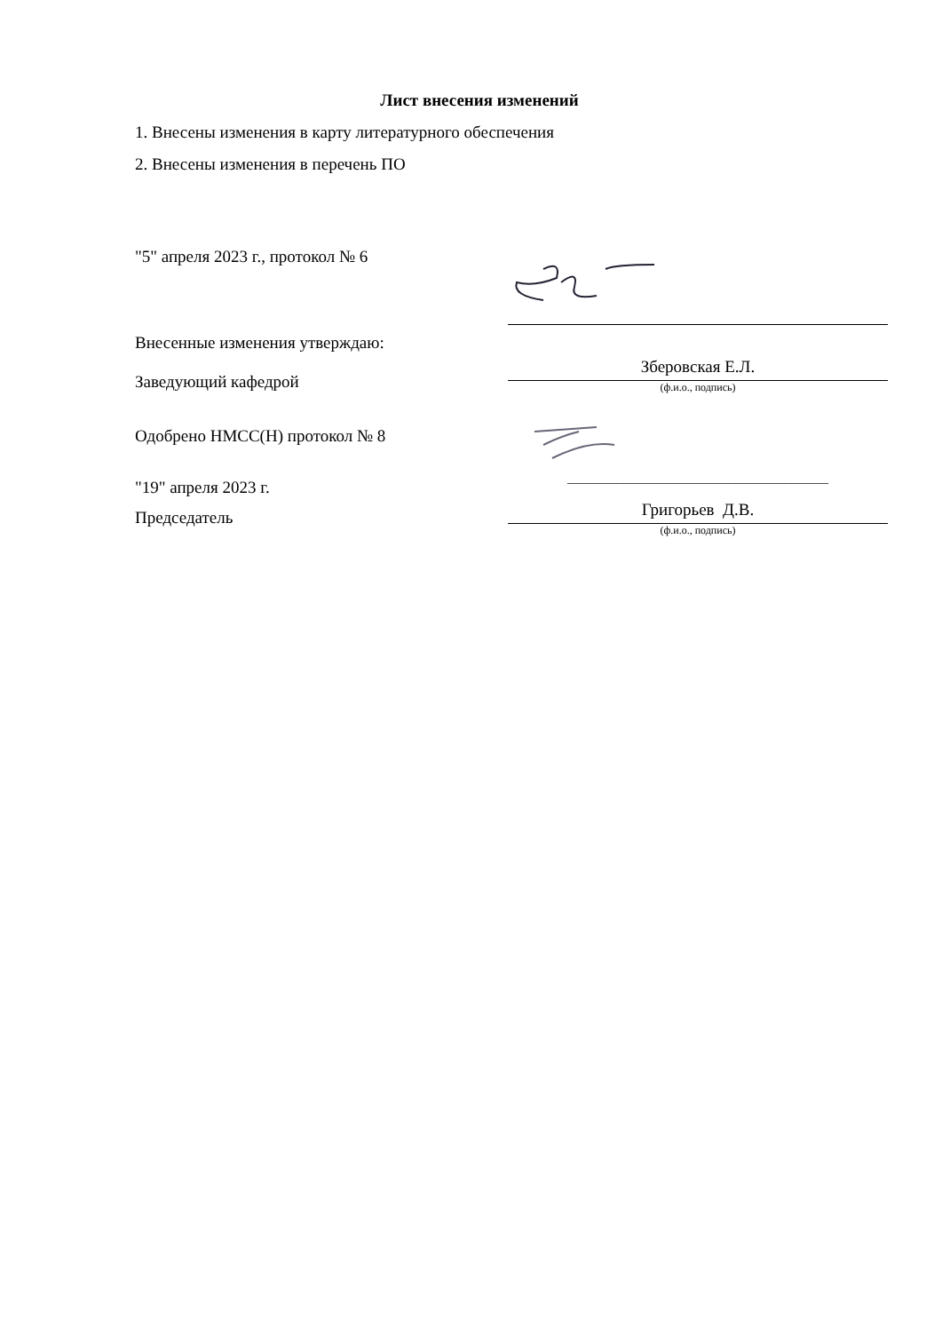Лист внесения изменений
1. Внесены изменения в карту литературного обеспечения
2. Внесены изменения в перечень ПО
"5" апреля 2023 г., протокол № 6
Внесенные изменения утверждаю:
Заведующий кафедрой
Зберовская Е.Л.
(ф.и.о., подпись)
Одобрено НМСС(Н) протокол № 8
"19" апреля 2023 г.
Председатель
__________________________________________
Григорьев Д.В.
(ф.и.о., подпись)